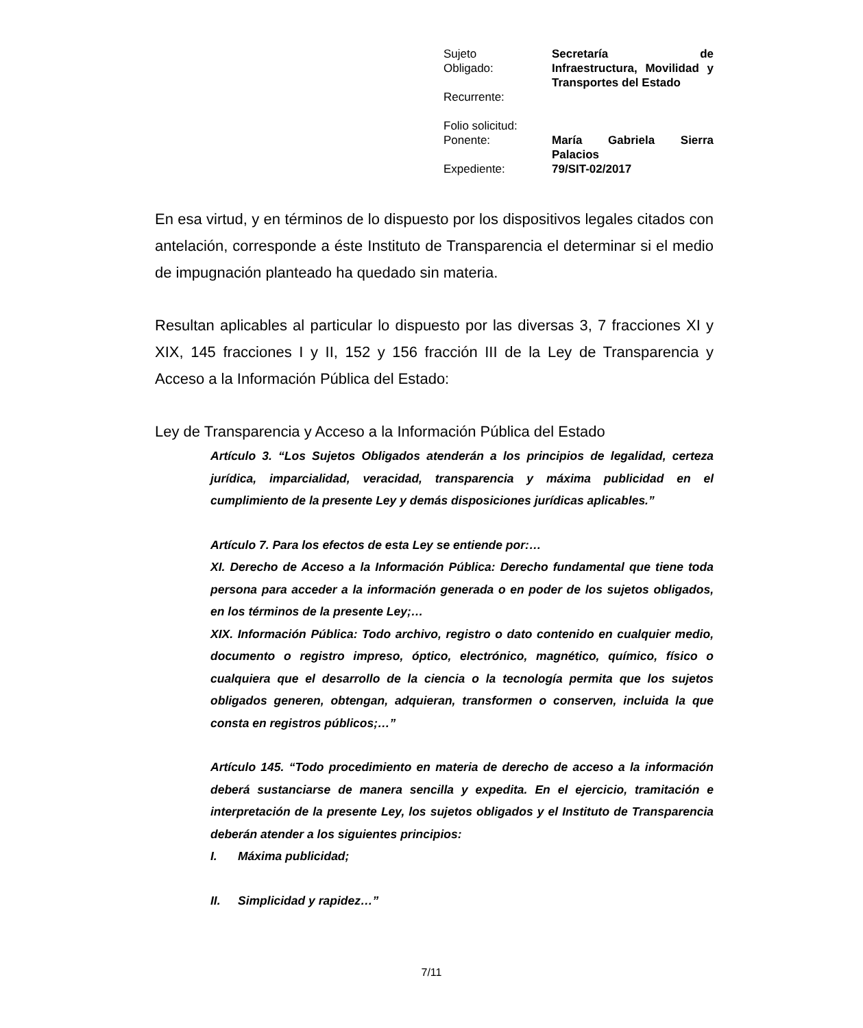| Sujeto Obligado: | Secretaría de Infraestructura, Movilidad y Transportes del Estado |
| Recurrente: | |
| Folio solicitud: | |
| Ponente: | María Gabriela Sierra Palacios |
| Expediente: | 79/SIT-02/2017 |
En esa virtud, y en términos de lo dispuesto por los dispositivos legales citados con antelación, corresponde a éste Instituto de Transparencia el determinar si el medio de impugnación planteado ha quedado sin materia.
Resultan aplicables al particular lo dispuesto por las diversas 3, 7 fracciones XI y XIX, 145 fracciones I y II, 152 y 156 fracción III de la Ley de Transparencia y Acceso a la Información Pública del Estado:
Ley de Transparencia y Acceso a la Información Pública del Estado
Artículo 3. “Los Sujetos Obligados atenderán a los principios de legalidad, certeza jurídica, imparcialidad, veracidad, transparencia y máxima publicidad en el cumplimiento de la presente Ley y demás disposiciones jurídicas aplicables.”
Artículo 7. Para los efectos de esta Ley se entiende por:…
XI. Derecho de Acceso a la Información Pública: Derecho fundamental que tiene toda persona para acceder a la información generada o en poder de los sujetos obligados, en los términos de la presente Ley;…
XIX. Información Pública: Todo archivo, registro o dato contenido en cualquier medio, documento o registro impreso, óptico, electrónico, magnético, químico, físico o cualquiera que el desarrollo de la ciencia o la tecnología permita que los sujetos obligados generen, obtengan, adquieran, transformen o conserven, incluida la que consta en registros públicos;…”
Artículo 145. “Todo procedimiento en materia de derecho de acceso a la información deberá sustanciarse de manera sencilla y expedita. En el ejercicio, tramitación e interpretación de la presente Ley, los sujetos obligados y el Instituto de Transparencia deberán atender a los siguientes principios:
I. Máxima publicidad;
II. Simplicidad y rapidez…”
7/11